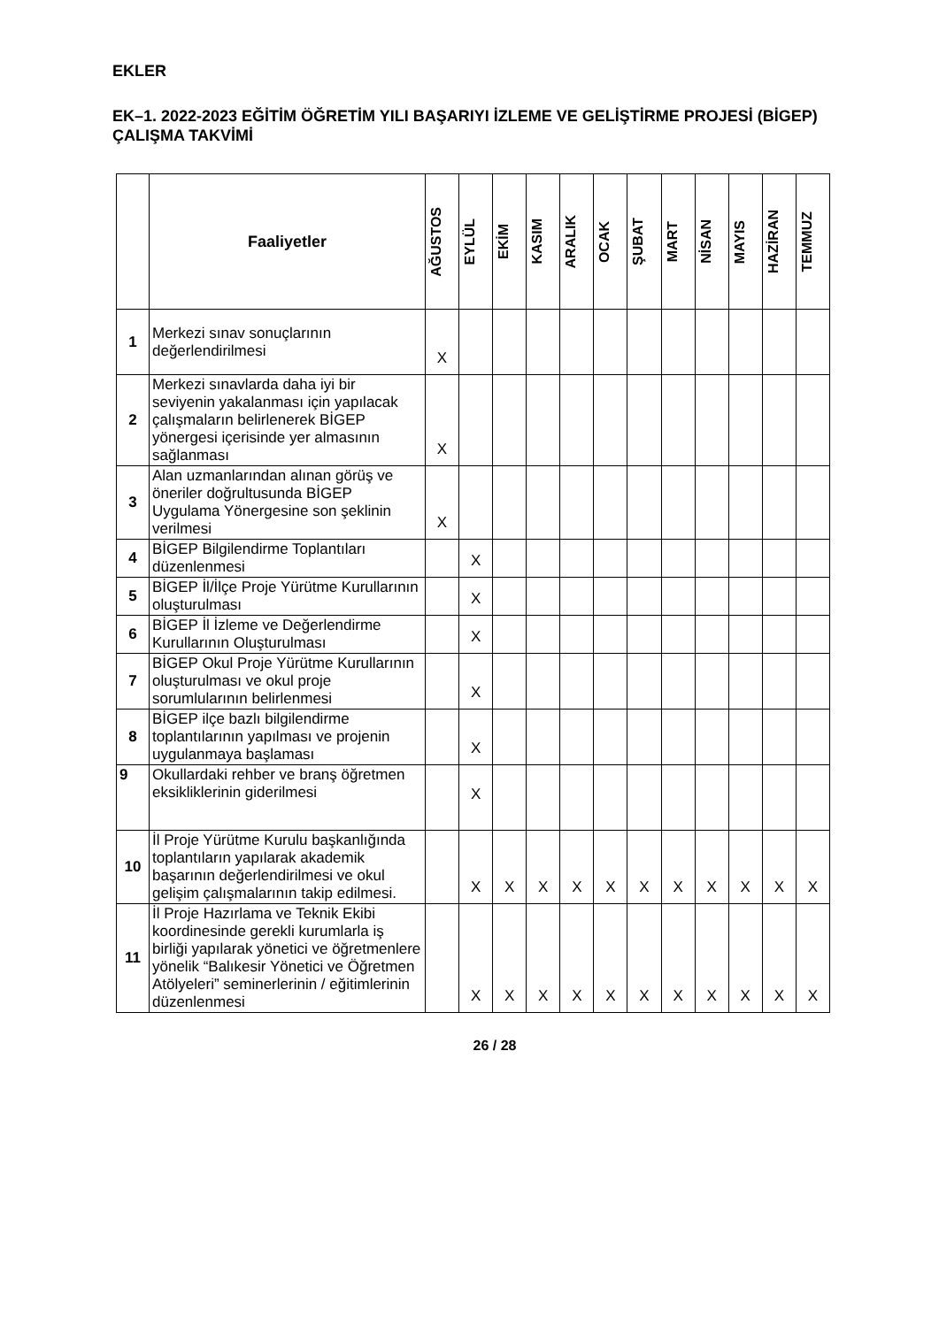EKLER
EK–1. 2022-2023 EĞİTİM ÖĞRETİM YILI BAŞARIYI İZLEME VE GELİŞTİRME PROJESİ (BİGEP) ÇALIŞMA TAKVİMİ
| | Faaliyetler | AĞUSTOS | EYLÜL | EKİM | KASIM | ARALIK | OCAK | ŞUBAT | MART | NİSAN | MAYIS | HAZİRAN | TEMMUZ |
| --- | --- | --- | --- | --- | --- | --- | --- | --- | --- | --- | --- | --- | --- |
| 1 | Merkezi sınav sonuçlarının değerlendirilmesi | X | | | | | | | | | | | |
| 2 | Merkezi sınavlarda daha iyi bir seviyenin yakalanması için yapılacak çalışmaların belirlenerek BİGEP yönergesi içerisinde yer almasının sağlanması | X | | | | | | | | | | | |
| 3 | Alan uzmanlarından alınan görüş ve öneriler doğrultusunda BİGEP Uygulama Yönergesine son şeklinin verilmesi | X | | | | | | | | | | | |
| 4 | BİGEP Bilgilendirme Toplantıları düzenlenmesi | | X | | | | | | | | | | |
| 5 | BİGEP İl/İlçe Proje Yürütme Kurullarının oluşturulması | | X | | | | | | | | | | |
| 6 | BİGEP İl İzleme ve Değerlendirme Kurullarının Oluşturulması | | X | | | | | | | | | | |
| 7 | BİGEP Okul Proje Yürütme Kurullarının oluşturulması ve okul proje sorumlularının belirlenmesi | | X | | | | | | | | | | |
| 8 | BİGEP ilçe bazlı bilgilendirme toplantılarının yapılması ve projenin uygulanmaya başlaması | | X | | | | | | | | | | |
| 9 | Okullardaki rehber ve branş öğretmen eksikliklerinin giderilmesi | | X | | | | | | | | | | |
| 10 | İl Proje Yürütme Kurulu başkanlığında toplantıların yapılarak akademik başarının değerlendirilmesi ve okul gelişim çalışmalarının takip edilmesi. | | X | X | X | X | X | X | X | X | X | X | X |
| 11 | İl Proje Hazırlama ve Teknik Ekibi koordinesinde gerekli kurumlarla iş birliği yapılarak yönetici ve öğretmenlere yönelik “Balıkesir Yönetici ve Öğretmen Atölyeleri” seminerlerinin / eğitimlerinin düzenlenmesi | | X | X | X | X | X | X | X | X | X | X | X |
26 / 28